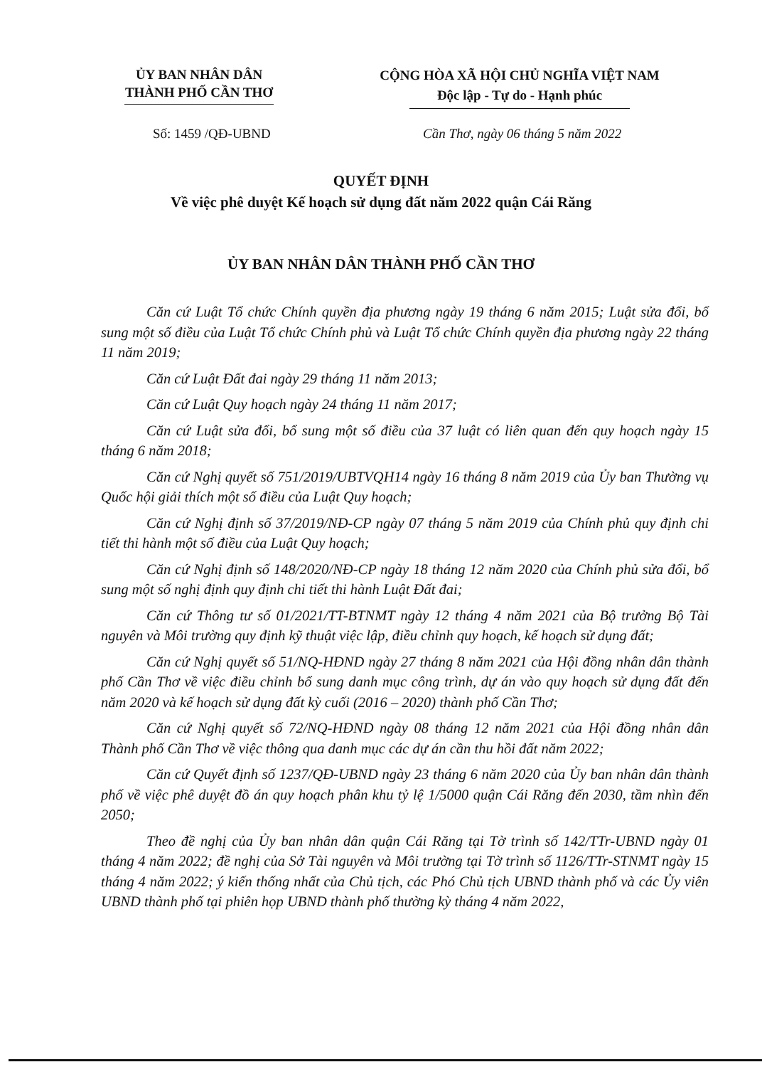ỦY BAN NHÂN DÂN
THÀNH PHỐ CẦN THƠ
CỘNG HÒA XÃ HỘI CHỦ NGHĨA VIỆT NAM
Độc lập - Tự do - Hạnh phúc
Số: 1459 /QĐ-UBND Cần Thơ, ngày 06 tháng 5 năm 2022
QUYẾT ĐỊNH
Về việc phê duyệt Kế hoạch sử dụng đất năm 2022 quận Cái Răng
ỦY BAN NHÂN DÂN THÀNH PHỐ CẦN THƠ
Căn cứ Luật Tổ chức Chính quyền địa phương ngày 19 tháng 6 năm 2015; Luật sửa đổi, bổ sung một số điều của Luật Tổ chức Chính phủ và Luật Tổ chức Chính quyền địa phương ngày 22 tháng 11 năm 2019;
Căn cứ Luật Đất đai ngày 29 tháng 11 năm 2013;
Căn cứ Luật Quy hoạch ngày 24 tháng 11 năm 2017;
Căn cứ Luật sửa đổi, bổ sung một số điều của 37 luật có liên quan đến quy hoạch ngày 15 tháng 6 năm 2018;
Căn cứ Nghị quyết số 751/2019/UBTVQH14 ngày 16 tháng 8 năm 2019 của Ủy ban Thường vụ Quốc hội giải thích một số điều của Luật Quy hoạch;
Căn cứ Nghị định số 37/2019/NĐ-CP ngày 07 tháng 5 năm 2019 của Chính phủ quy định chi tiết thi hành một số điều của Luật Quy hoạch;
Căn cứ Nghị định số 148/2020/NĐ-CP ngày 18 tháng 12 năm 2020 của Chính phủ sửa đổi, bổ sung một số nghị định quy định chi tiết thi hành Luật Đất đai;
Căn cứ Thông tư số 01/2021/TT-BTNMT ngày 12 tháng 4 năm 2021 của Bộ trưởng Bộ Tài nguyên và Môi trường quy định kỹ thuật việc lập, điều chỉnh quy hoạch, kế hoạch sử dụng đất;
Căn cứ Nghị quyết số 51/NQ-HĐND ngày 27 tháng 8 năm 2021 của Hội đồng nhân dân thành phố Cần Thơ về việc điều chỉnh bổ sung danh mục công trình, dự án vào quy hoạch sử dụng đất đến năm 2020 và kế hoạch sử dụng đất kỳ cuối (2016 – 2020) thành phố Cần Thơ;
Căn cứ Nghị quyết số 72/NQ-HĐND ngày 08 tháng 12 năm 2021 của Hội đồng nhân dân Thành phố Cần Thơ về việc thông qua danh mục các dự án cần thu hồi đất năm 2022;
Căn cứ Quyết định số 1237/QĐ-UBND ngày 23 tháng 6 năm 2020 của Ủy ban nhân dân thành phố về việc phê duyệt đồ án quy hoạch phân khu tỷ lệ 1/5000 quận Cái Răng đến 2030, tầm nhìn đến 2050;
Theo đề nghị của Ủy ban nhân dân quận Cái Răng tại Tờ trình số 142/TTr-UBND ngày 01 tháng 4 năm 2022; đề nghị của Sở Tài nguyên và Môi trường tại Tờ trình số 1126/TTr-STNMT ngày 15 tháng 4 năm 2022; ý kiến thống nhất của Chủ tịch, các Phó Chủ tịch UBND thành phố và các Ủy viên UBND thành phố tại phiên họp UBND thành phố thường kỳ tháng 4 năm 2022,